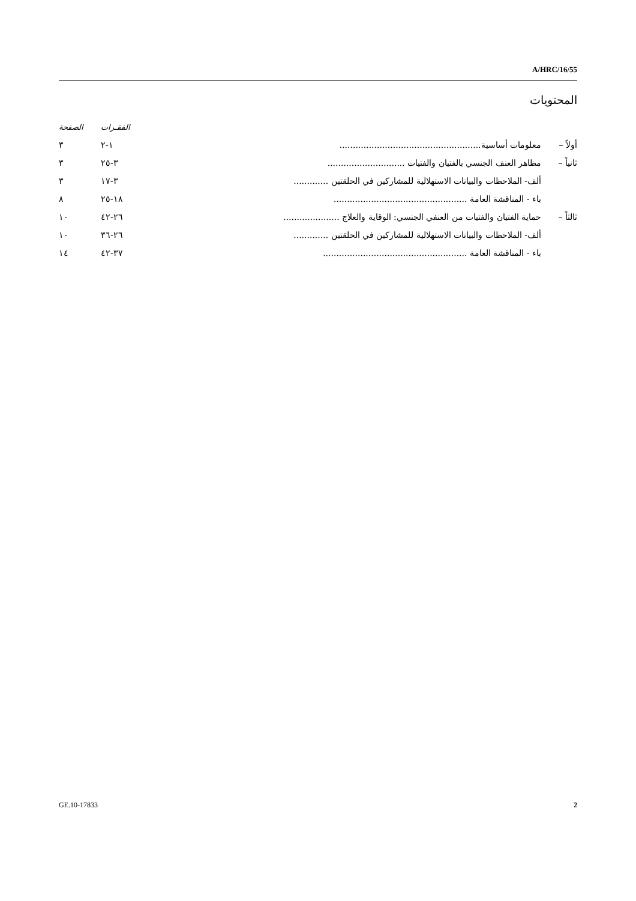A/HRC/16/55
المحتويات
| | | | الفقـرات | الصفحة |
| --- | --- | --- | --- | --- |
| أولاً – | معلومات أساسية..................................................... | | ١-٢ | ٣ |
| ثانياً – | مظاهر العنف الجنسي بالفتيان والفتيات ............................. | | ٣-٢٥ | ٣ |
| | ألف- الملاحظات والبيانات الاستهلالية للمشاركين في الحلقتين ............. | | ٣-١٧ | ٣ |
| | باء - المناقشة العامة .................................................. | | ١٨-٢٥ | ٨ |
| ثالثاً – | حماية الفتيان والفتيات من العنفي الجنسي: الوقاية والعلاج ..................... | | ٢٦-٤٢ | ١٠ |
| | ألف- الملاحظات والبيانات الاستهلالية للمشاركين في الحلقتين ............. | | ٢٦-٣٦ | ١٠ |
| | باء - المناقشة العامة ...................................................... | | ٣٧-٤٢ | ١٤ |
GE.10-17833 2